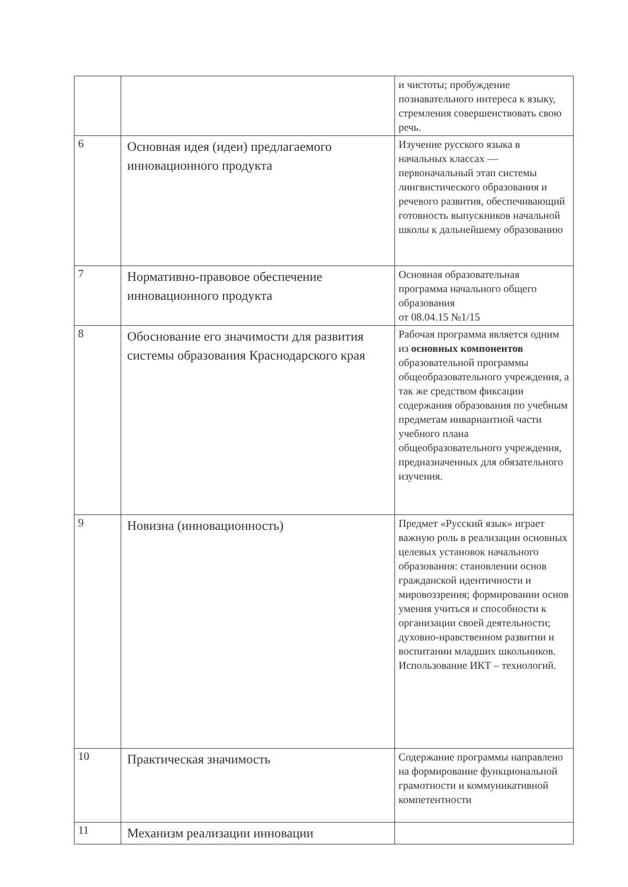| | | и чистоты; пробуждение познавательного интереса к языку, стремления совершенствовать свою речь. |
| 6 | Основная идея (идеи) предлагаемого инновационного продукта | Изучение русского языка в начальных классах — первоначальный этап системы лингвистического образования и речевого развития, обеспечивающий готовность выпускников начальной школы к дальнейшему образованию |
| 7 | Нормативно-правовое обеспечение инновационного продукта | Основная образовательная программа начального общего образования от 08.04.15 №1/15 |
| 8 | Обоснование его значимости для развития системы образования Краснодарского края | Рабочая программа является одним из основных компонентов образовательной программы общеобразовательного учреждения, а так же средством фиксации содержания образования по учебным предметам инвариантной части учебного плана общеобразовательного учреждения, предназначенных для обязательного изучения. |
| 9 | Новизна (инновационность) | Предмет «Русский язык» играет важную роль в реализации основных целевых установок начального образования: становлении основ гражданской идентичности и мировоззрения; формировании основ умения учиться и способности к организации своей деятельности; духовно-нравственном развитии и воспитании младших школьников. Использование ИКТ – технологий. |
| 10 | Практическая значимость | Содержание программы направлено на формирование функциональной грамотности и коммуникативной компетентности |
| 11 | Механизм реализации инновации | |